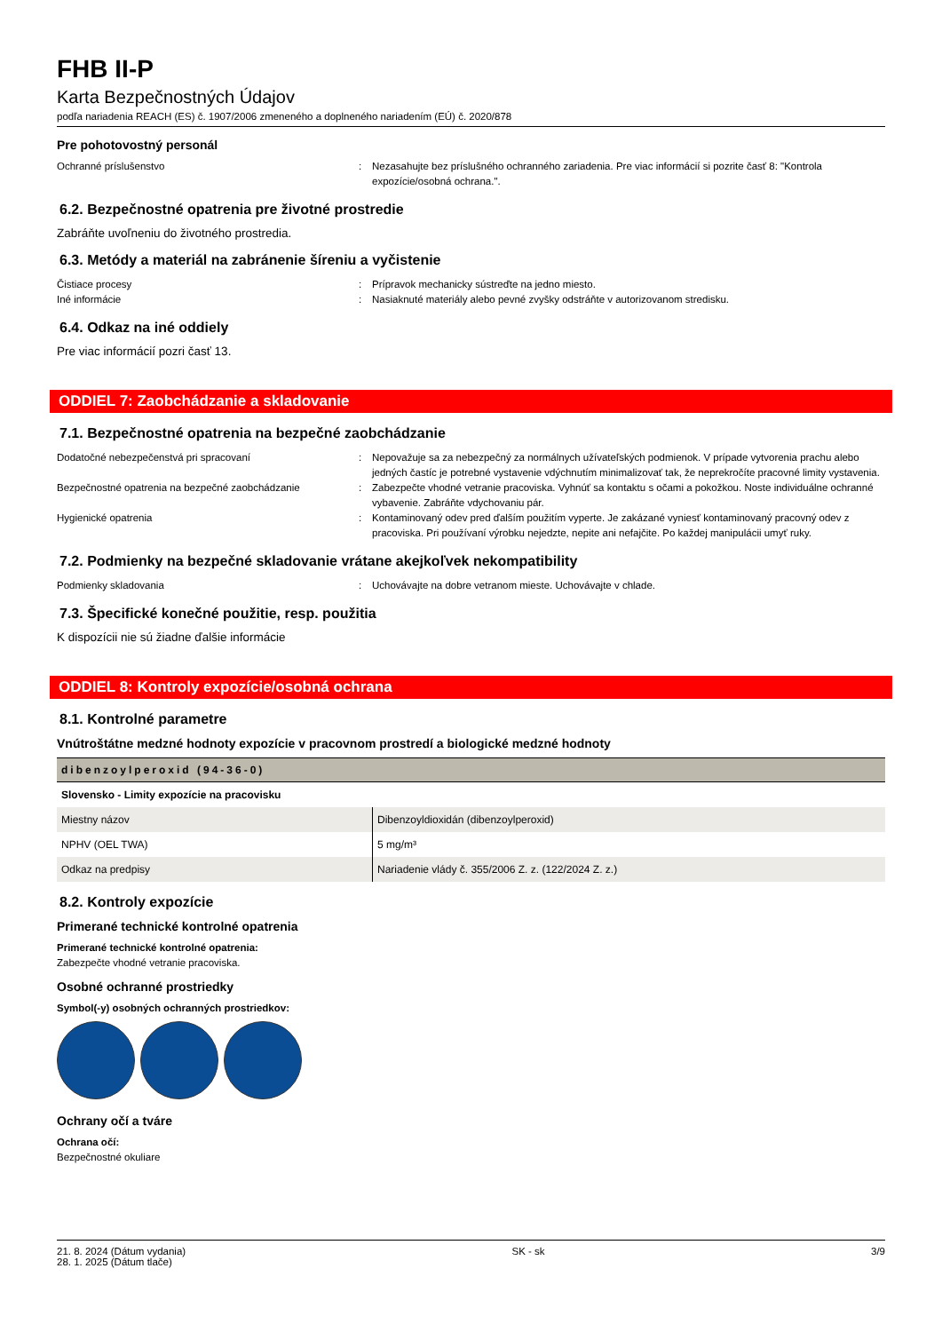FHB II-P
Karta Bezpečnostných Údajov
podľa nariadenia REACH (ES) č. 1907/2006 zmeneného a doplneného nariadením (EÚ) č. 2020/878
Pre pohotovostný personál
Ochranné príslušenstvo : Nezasahujte bez príslušného ochranného zariadenia. Pre viac informácií si pozrite časť 8: "Kontrola expozície/osobná ochrana.".
6.2. Bezpečnostné opatrenia pre životné prostredie
Zabráňte uvoľneniu do životného prostredia.
6.3. Metódy a materiál na zabránenie šíreniu a vyčistenie
Čistiace procesy : Prípravok mechanicky sústreďte na jedno miesto.
Iné informácie : Nasiaknuté materiály alebo pevné zvyšky odstráňte v autorizovanom stredisku.
6.4. Odkaz na iné oddiely
Pre viac informácií pozri časť 13.
ODDIEL 7: Zaobchádzanie a skladovanie
7.1. Bezpečnostné opatrenia na bezpečné zaobchádzanie
Dodatočné nebezpečenstvá pri spracovaní : Nepovažuje sa za nebezpečný za normálnych užívateľských podmienok. V prípade vytvorenia prachu alebo jedných častíc je potrebné vystavenie vdýchnutím minimalizovať tak, že neprekročíte pracovné limity vystavenia.
Bezpečnostné opatrenia na bezpečné zaobchádzanie : Zabezpečte vhodné vetranie pracoviska. Vyhnúť sa kontaktu s očami a pokožkou. Noste individuálne ochranné vybavenie. Zabráňte vdychovaniu pár.
Hygienické opatrenia : Kontaminovaný odev pred ďalším použitím vyperte. Je zakázané vyniesť kontaminovaný pracovný odev z pracoviska. Pri používaní výrobku nejedzte, nepite ani nefajčite. Po každej manipulácii umyť ruky.
7.2. Podmienky na bezpečné skladovanie vrátane akejkoľvek nekompatibility
Podmienky skladovania : Uchovávajte na dobre vetranom mieste. Uchovávajte v chlade.
7.3. Špecifické konečné použitie, resp. použitia
K dispozícii nie sú žiadne ďalšie informácie
ODDIEL 8: Kontroly expozície/osobná ochrana
8.1. Kontrolné parametre
Vnútroštátne medzné hodnoty expozície v pracovnom prostredí a biologické medzné hodnoty
| dibenzoylperoxid (94-36-0) | |
| --- | --- |
| Slovensko - Limity expozície na pracovisku | |
| Miestny názov | Dibenzoyldioxidán (dibenzoylperoxid) |
| NPHV (OEL TWA) | 5 mg/m³ |
| Odkaz na predpisy | Nariadenie vlády č. 355/2006 Z. z. (122/2024 Z. z.) |
8.2. Kontroly expozície
Primerané technické kontrolné opatrenia
Primerané technické kontrolné opatrenia:
Zabezpečte vhodné vetranie pracoviska.
Osobné ochranné prostriedky
Symbol(-y) osobných ochranných prostriedkov:
Ochrany očí a tváre
Ochrana očí:
Bezpečnostné okuliare
21. 8. 2024 (Dátum vydania)
28. 1. 2025 (Dátum tlače)
SK - sk 3/9